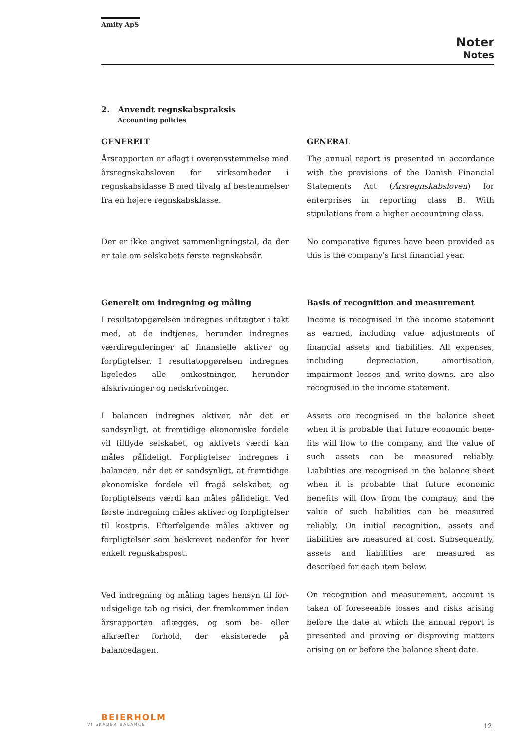Amity ApS
Noter
Notes
2. Anvendt regnskabspraksis
Accounting policies
GENERELT
Årsrapporten er aflagt i overensstemmelse med årsregnskabsloven for virksomheder i regnskabs­klasse B med tilvalg af bestemmelser fra en højere regnskabsklasse.
Der er ikke angivet sammenligningstal, da der er tale om selskabets første regnskabsår.
Generelt om indregning og måling
I resultatopgørelsen indregnes indtægter i takt med, at de indtjenes, herunder indregnes værdi­reguleringer af finansielle aktiver og forpligtelser. I resultatopgørelsen indregnes ligeledes alle om­kostninger, herunder afskrivninger og nedskriv­ninger.
I balancen indregnes aktiver, når det er sandsyn­ligt, at fremtidige økonomiske fordele vil tilflyde selskabet, og aktivets værdi kan måles pålideligt. Forpligtelser indregnes i balancen, når det er sandsynligt, at fremtidige økonomiske fordele vil fragå selskabet, og forpligtelsens værdi kan må­les pålideligt. Ved første indregning måles akti­ver og forpligtelser til kostpris. Efterfølgende må­les aktiver og forpligtelser som beskrevet neden­for for hver enkelt regnskabspost.
Ved indregning og måling tages hensyn til for­udsigelige tab og risici, der fremkommer inden årsrapporten aflægges, og som be- eller afkræfter forhold, der eksisterede på balancedagen.
GENERAL
The annual report is presented in accordance with the provisions of the Danish Financial Statements Act (Årsregnskabsloven) for enterprises in reporting class B. With stipulations from a higher accountning class.
No comparative figures have been provided as this is the company's first financial year.
Basis of recognition and measurement
Income is recognised in the income statement as earned, including value adjustments of finan­cial assets and liabilities. All expenses, including depreciation, amortisation, impairment losses and write-downs, are also recognised in the in­come statement.
Assets are recognised in the balance sheet when it is probable that future economic bene­fits will flow to the company, and the value of such assets can be measured reliably. Liabilities are recognised in the balance sheet when it is probable that future economic benefits will flow from the company, and the value of such liabilities can be measured reliably. On initial recognition, assets and liabilities are measured at cost. Subsequently, assets and liabilities are measured as described for each item below.
On recognition and measurement, account is taken of foreseeable losses and risks arising before the date at which the annual report is presented and proving or disproving matters arising on or before the balance sheet date.
BEIERHOLM
VI SKABER BALANCE
12